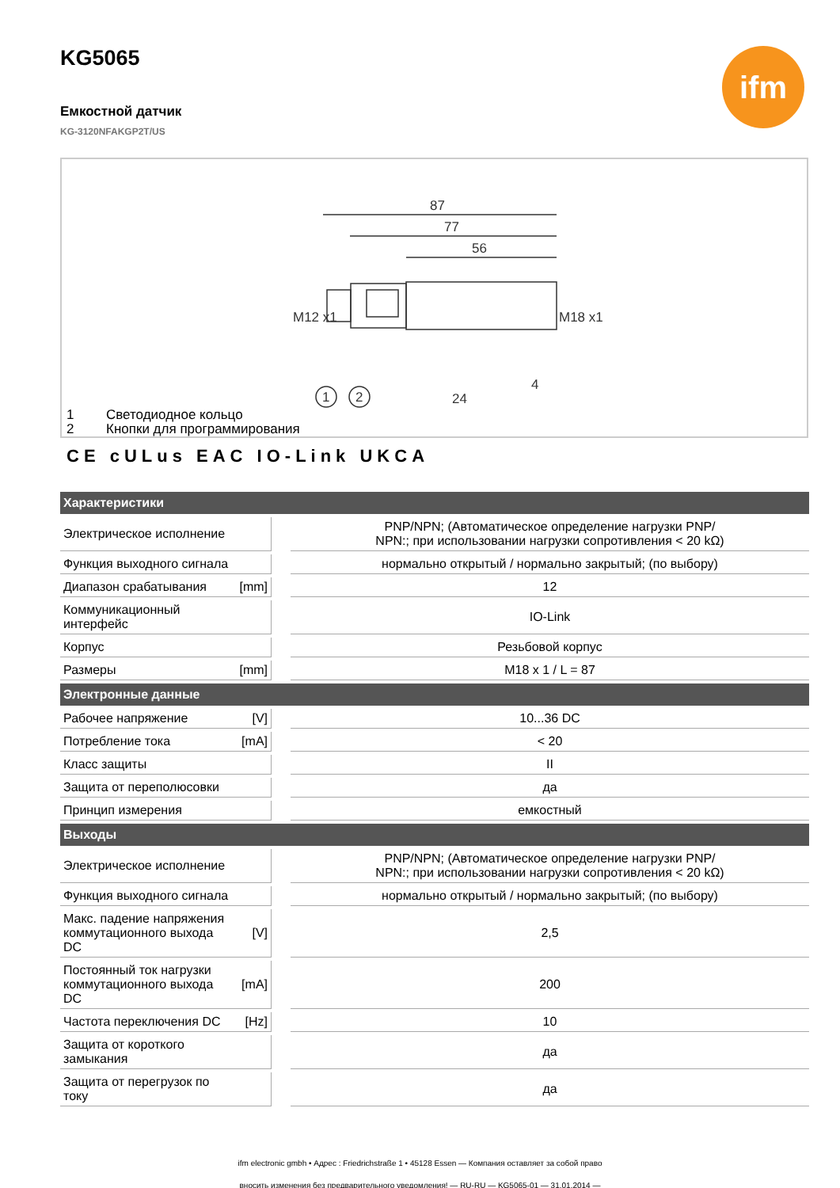ifm
KG5065
Емкостной датчик
KG-3120NFAKGP2T/US
87
77
56
M12 x1
M18 x1
24
4
1
2
1 Светодиодное кольцо
2 Кнопки для программирования
CE cULus EAC IO-Link UKCA
| Характеристики | | | |
| --- | --- | --- | --- |
| Электрическое исполнение | | | PNP/NPN; (Автоматическое определение нагрузки PNP/ NPN:; при использовании нагрузки сопротивления < 20 kΩ) |
| Функция выходного сигнала | | | нормально открытый / нормально закрытый; (по выбору) |
| Диапазон срабатывания | [mm] | | 12 |
| Коммуникационный интерфейс | | | IO-Link |
| Корпус | | | Резьбовой корпус |
| Размеры | [mm] | | M18 x 1 / L = 87 |
| Электронные данные | | | |
| Рабочее напряжение | [V] | | 10...36 DC |
| Потребление тока | [mA] | | < 20 |
| Класс защиты | | | II |
| Защита от переполюсовки | | | да |
| Принцип измерения | | | емкостный |
| Выходы | | | |
| Электрическое исполнение | | | PNP/NPN; (Автоматическое определение нагрузки PNP/ NPN:; при использовании нагрузки сопротивления < 20 kΩ) |
| Функция выходного сигнала | | | нормально открытый / нормально закрытый; (по выбору) |
| Макс. падение напряжения коммутационного выхода DC | [V] | | 2,5 |
| Постоянный ток нагрузки коммутационного выхода DC | [mA] | | 200 |
| Частота переключения DC | [Hz] | | 10 |
| Защита от короткого замыкания | | | да |
| Защита от перегрузок по току | | | да |
ifm electronic gmbh • Адрес : Friedrichstraße 1 • 45128 Essen — Компания оставляет за собой право
вносить изменения без предварительного уведомления! — RU-RU — KG5065-01 — 31.01.2014 —